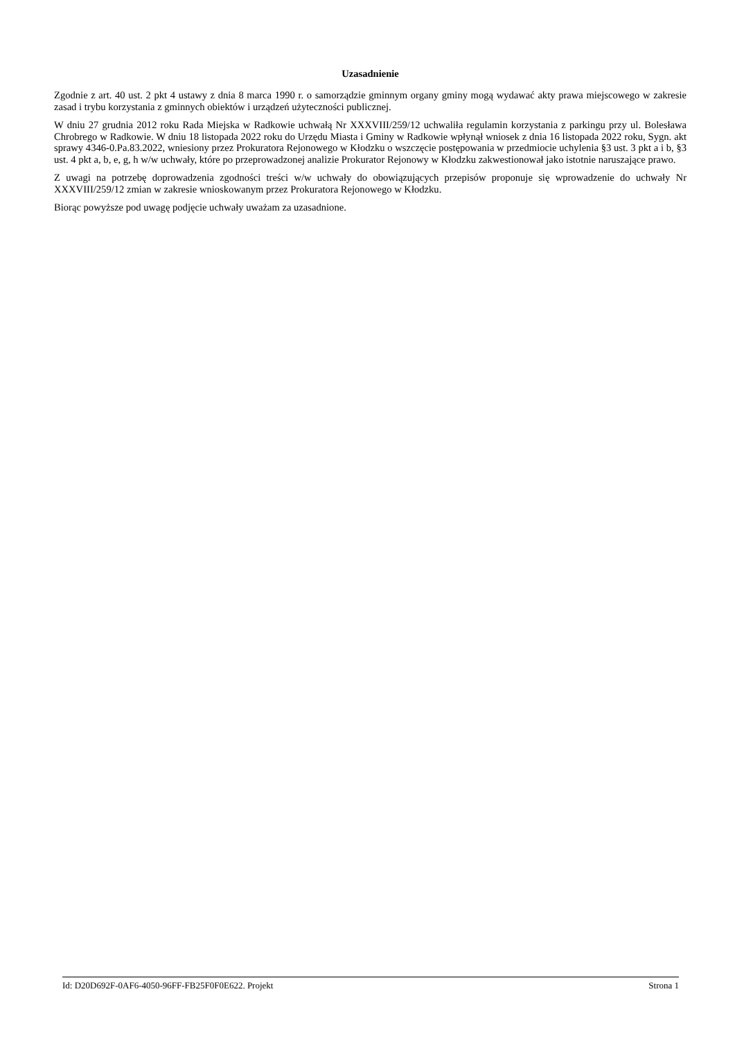Uzasadnienie
Zgodnie z art. 40 ust. 2 pkt 4 ustawy z dnia 8 marca 1990 r. o samorządzie gminnym organy gminy mogą wydawać akty prawa miejscowego w zakresie zasad i trybu korzystania z gminnych obiektów i urządzeń użyteczności publicznej.
W dniu 27 grudnia 2012 roku Rada Miejska w Radkowie uchwałą Nr XXXVIII/259/12 uchwaliła regulamin korzystania z parkingu przy ul. Bolesława Chrobrego w Radkowie. W dniu 18 listopada 2022 roku do Urzędu Miasta i Gminy w Radkowie wpłynął wniosek z dnia 16 listopada 2022 roku, Sygn. akt sprawy 4346-0.Pa.83.2022, wniesiony przez Prokuratora Rejonowego w Kłodzku o wszczęcie postępowania w przedmiocie uchylenia §3 ust. 3 pkt a i b, §3 ust. 4 pkt a, b, e, g, h w/w uchwały, które po przeprowadzonej analizie Prokurator Rejonowy w Kłodzku zakwestionował jako istotnie naruszające prawo.
Z uwagi na potrzebę doprowadzenia zgodności treści w/w uchwały do obowiązujących przepisów proponuje się wprowadzenie do uchwały Nr XXXVIII/259/12 zmian w zakresie wnioskowanym przez Prokuratora Rejonowego w Kłodzku.
Biorąc powyższe pod uwagę podjęcie uchwały uważam za uzasadnione.
Id: D20D692F-0AF6-4050-96FF-FB25F0F0E622. Projekt Strona 1